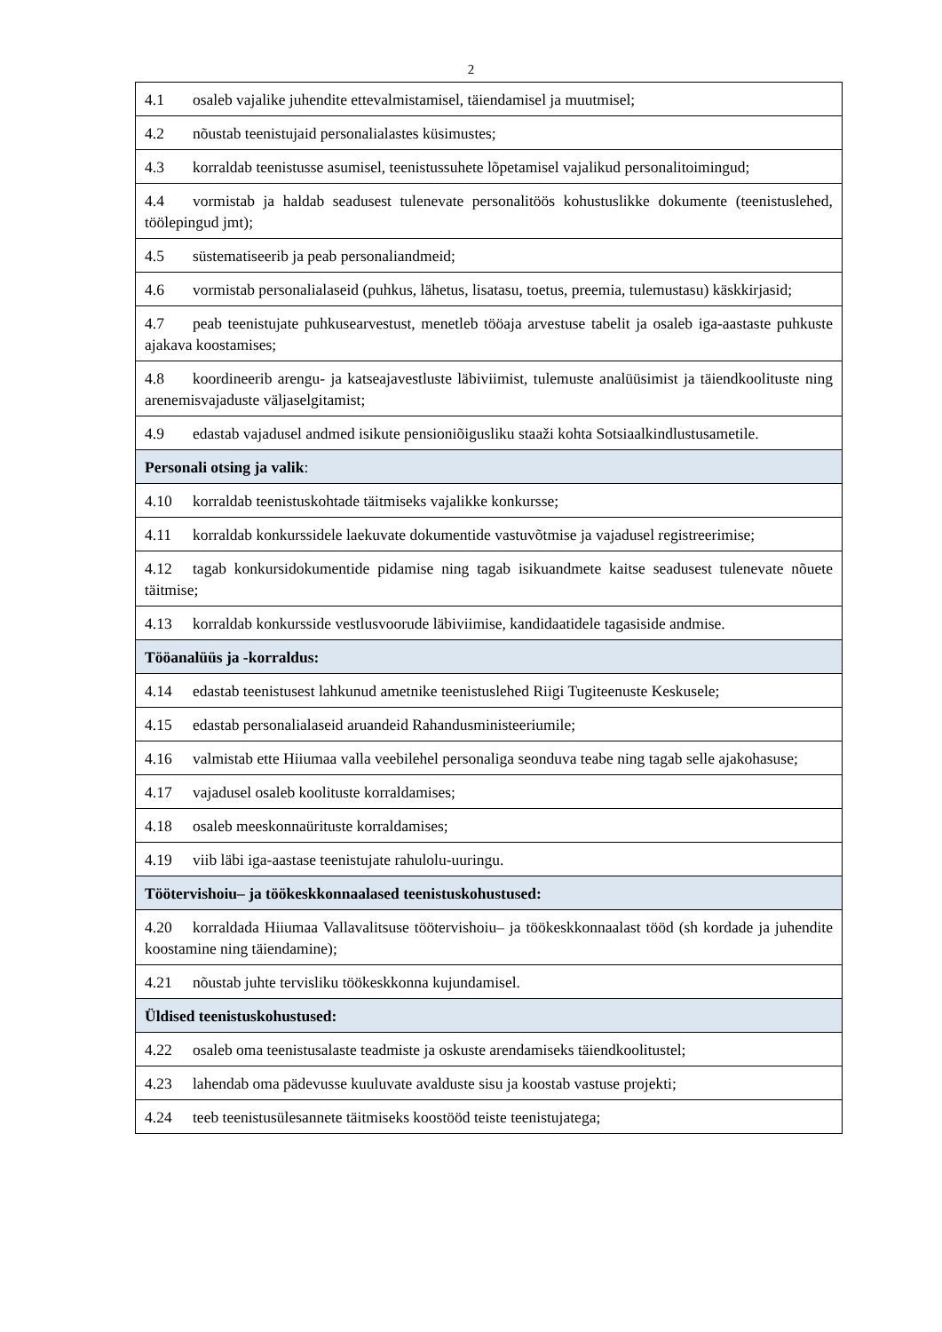2
| 4.1 osaleb vajalike juhendite ettevalmistamisel, täiendamisel ja muutmisel; |
| 4.2 nõustab teenistujaid personalialastes küsimustes; |
| 4.3 korraldab teenistusse asumisel, teenistussuhete lõpetamisel vajalikud personalitoimingud; |
| 4.4 vormistab ja haldab seadusest tulenevate personalitöös kohustuslikke dokumente (teenistuslehed, töölepingud jmt); |
| 4.5 süstematiseerib ja peab personaliandmeid; |
| 4.6 vormistab personalialaseid (puhkus, lähetus, lisatasu, toetus, preemia, tulemustasu) käskkirjasid; |
| 4.7 peab teenistujate puhkusearvestust, menetleb tööaja arvestuse tabelit ja osaleb iga-aastaste puhkuste ajakava koostamises; |
| 4.8 koordineerib arengu- ja katseajavestluste läbiviimist, tulemuste analüüsimist ja täiendkoolituste ning arenemisvajaduste väljaselgitamist; |
| 4.9 edastab vajadusel andmed isikute pensioniõigusliku staaži kohta Sotsiaalkindlustusametile. |
| Personali otsing ja valik : |
| 4.10 korraldab teenistuskohtade täitmiseks vajalikke konkursse; |
| 4.11 korraldab konkurssidele laekuvate dokumentide vastuvõtmise ja vajadusel registreerimise; |
| 4.12 tagab konkursidokumentide pidamise ning tagab isikuandmete kaitse seadusest tulenevate nõuete täitmise; |
| 4.13 korraldab konkursside vestlusvoorude läbiviimise, kandidaatidele tagasiside andmise. |
| Tööanalüüs ja -korraldus: |
| 4.14 edastab teenistusest lahkunud ametnike teenistuslehed Riigi Tugiteenuste Keskusele; |
| 4.15 edastab personalialaseid aruandeid Rahandusministeeriumile; |
| 4.16 valmistab ette Hiiumaa valla veebilehel personaliga seonduva teabe ning tagab selle ajakohasuse; |
| 4.17 vajadusel osaleb koolituste korraldamises; |
| 4.18 osaleb meeskonnaürituste korraldamises; |
| 4.19 viib läbi iga-aastase teenistujate rahulolu-uuringu. |
| Töötervishoiu– ja töökeskkonnaalased teenistuskohustused: |
| 4.20 korraldada Hiiumaa Vallavalitsuse töötervishoiu– ja töökeskkonnaalast tööd (sh kordade ja juhendite koostamine ning täiendamine); |
| 4.21 nõustab juhte tervisliku töökeskkonna kujundamisel. |
| Üldised teenistuskohustused: |
| 4.22 osaleb oma teenistusalaste teadmiste ja oskuste arendamiseks täiendkoolitustel; |
| 4.23 lahendab oma pädevusse kuuluvate avalduste sisu ja koostab vastuse projekti; |
| 4.24 teeb teenistusülesannete täitmiseks koostööd teiste teenistujatega; |